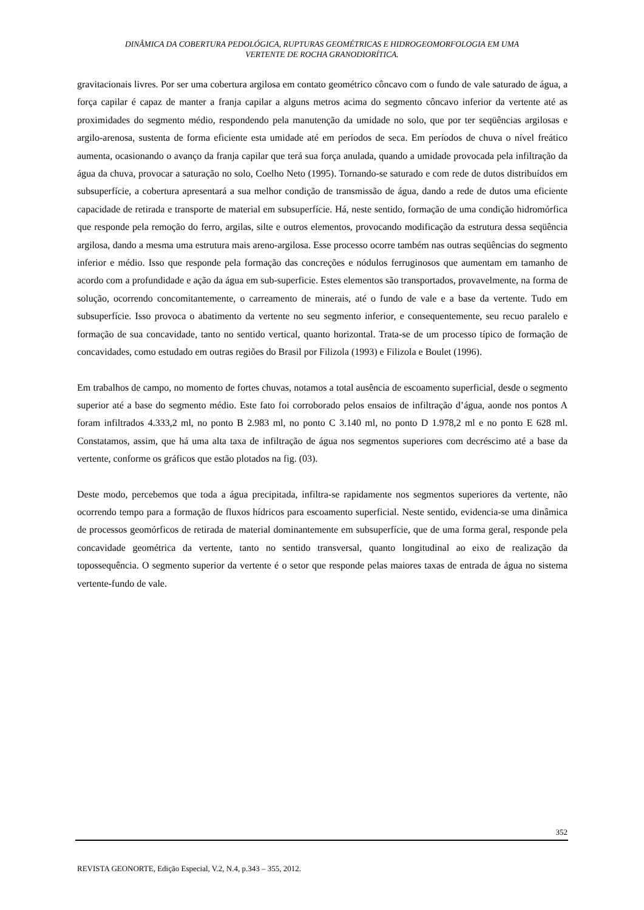DINÂMICA DA COBERTURA PEDOLÓGICA, RUPTURAS GEOMÉTRICAS E HIDROGEOMORFOLOGIA EM UMA
VERTENTE DE ROCHA GRANODIORÍTICA.
gravitacionais livres. Por ser uma cobertura argilosa em contato geométrico côncavo com o fundo de vale saturado de água, a força capilar é capaz de manter a franja capilar a alguns metros acima do segmento côncavo inferior da vertente até as proximidades do segmento médio, respondendo pela manutenção da umidade no solo, que por ter seqüências argilosas e argilo-arenosa, sustenta de forma eficiente esta umidade até em períodos de seca. Em períodos de chuva o nível freático aumenta, ocasionando o avanço da franja capilar que terá sua força anulada, quando a umidade provocada pela infiltração da água da chuva, provocar a saturação no solo, Coelho Neto (1995). Tornando-se saturado e com rede de dutos distribuídos em subsuperfície, a cobertura apresentará a sua melhor condição de transmissão de água, dando a rede de dutos uma eficiente capacidade de retirada e transporte de material em subsuperfície. Há, neste sentido, formação de uma condição hidromórfica que responde pela remoção do ferro, argilas, silte e outros elementos, provocando modificação da estrutura dessa seqüência argilosa, dando a mesma uma estrutura mais areno-argilosa. Esse processo ocorre também nas outras seqüências do segmento inferior e médio. Isso que responde pela formação das concreções e nódulos ferruginosos que aumentam em tamanho de acordo com a profundidade e ação da água em sub-superficie. Estes elementos são transportados, provavelmente, na forma de solução, ocorrendo concomitantemente, o carreamento de minerais, até o fundo de vale e a base da vertente. Tudo em subsuperfície. Isso provoca o abatimento da vertente no seu segmento inferior, e consequentemente, seu recuo paralelo e formação de sua concavidade, tanto no sentido vertical, quanto horizontal. Trata-se de um processo típico de formação de concavidades, como estudado em outras regiões do Brasil por Filizola (1993) e Filizola e Boulet (1996).
Em trabalhos de campo, no momento de fortes chuvas, notamos a total ausência de escoamento superficial, desde o segmento superior até a base do segmento médio. Este fato foi corroborado pelos ensaios de infiltração d’água, aonde nos pontos A foram infiltrados 4.333,2 ml, no ponto B 2.983 ml, no ponto C 3.140 ml, no ponto D 1.978,2 ml e no ponto E 628 ml. Constatamos, assim, que há uma alta taxa de infiltração de água nos segmentos superiores com decréscimo até a base da vertente, conforme os gráficos que estão plotados na fig. (03).
Deste modo, percebemos que toda a água precipitada, infiltra-se rapidamente nos segmentos superiores da vertente, não ocorrendo tempo para a formação de fluxos hídricos para escoamento superficial. Neste sentido, evidencia-se uma dinâmica de processos geomórficos de retirada de material dominantemente em subsuperfície, que de uma forma geral, responde pela concavidade geométrica da vertente, tanto no sentido transversal, quanto longitudinal ao eixo de realização da topossequência. O segmento superior da vertente é o setor que responde pelas maiores taxas de entrada de água no sistema vertente-fundo de vale.
352
REVISTA GEONORTE, Edição Especial, V.2, N.4, p.343 – 355, 2012.